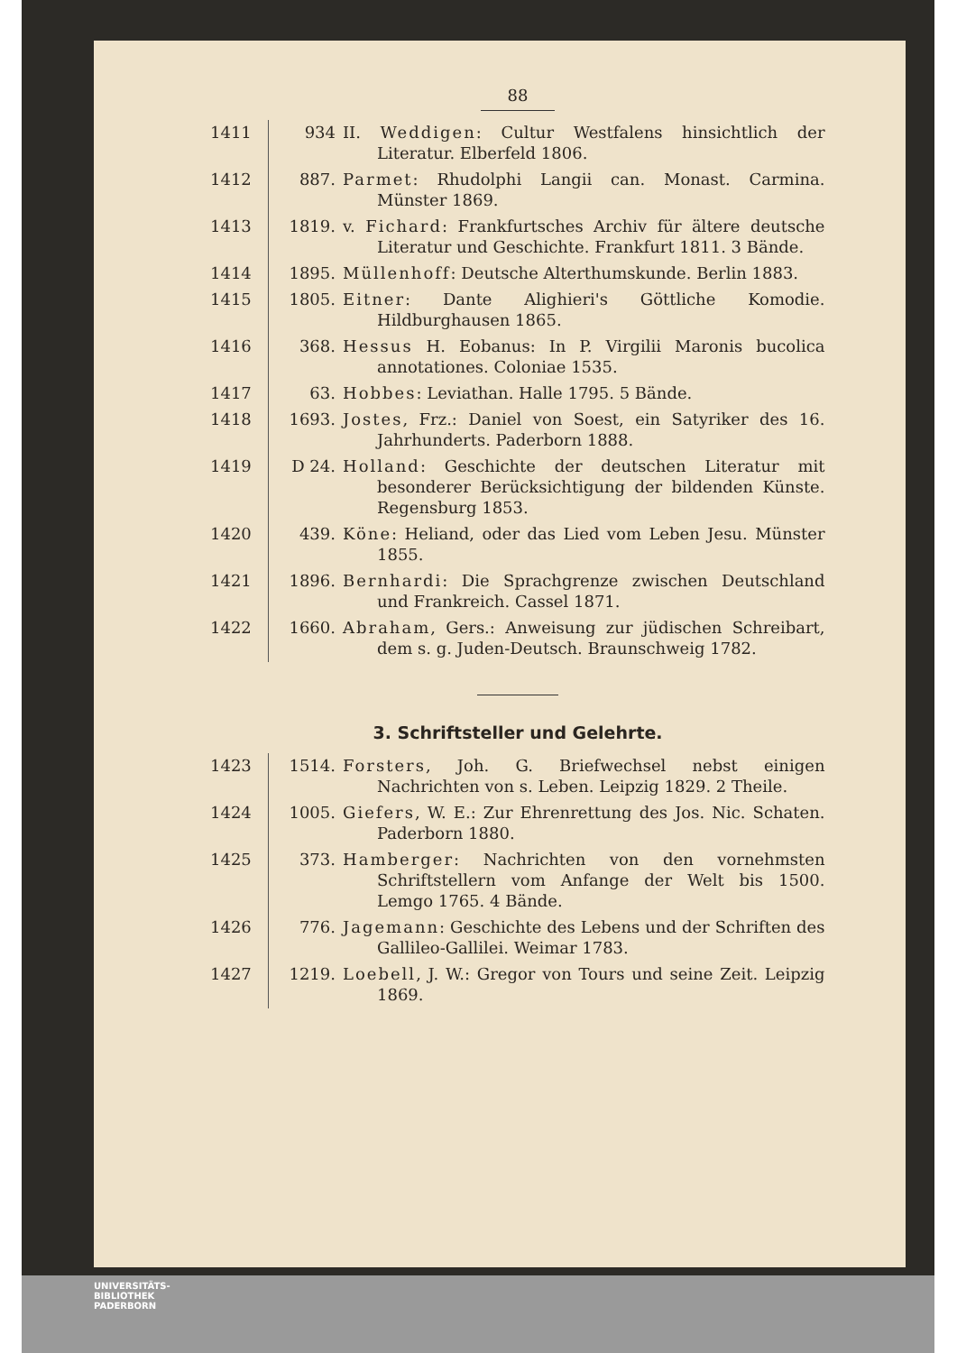88
| 1411 | 934 | II. Weddigen : Cultur Westfalens hinsichtlich der Literatur. Elberfeld 1806. |
| 1412 | 887. | Parmet : Rhudolphi Langii can. Monast. Carmina. Münster 1869. |
| 1413 | 1819. | v. Fichard : Frankfurtsches Archiv für ältere deutsche Literatur und Geschichte. Frankfurt 1811. 3 Bände. |
| 1414 | 1895. | Müllenhoff : Deutsche Alterthumskunde. Berlin 1883. |
| 1415 | 1805. | Eitner : Dante Alighieri's Göttliche Komodie. Hildburghausen 1865. |
| 1416 | 368. | Hessus H. Eobanus: In P. Virgilii Maronis bucolica annotationes. Coloniae 1535. |
| 1417 | 63. | Hobbes : Leviathan. Halle 1795. 5 Bände. |
| 1418 | 1693. | Jostes , Frz.: Daniel von Soest, ein Satyriker des 16. Jahrhunderts. Paderborn 1888. |
| 1419 | D 24. | Holland : Geschichte der deutschen Literatur mit besonderer Berücksichtigung der bildenden Künste. Regensburg 1853. |
| 1420 | 439. | Köne : Heliand, oder das Lied vom Leben Jesu. Münster 1855. |
| 1421 | 1896. | Bernhardi : Die Sprachgrenze zwischen Deutschland und Frankreich. Cassel 1871. |
| 1422 | 1660. | Abraham , Gers.: Anweisung zur jüdischen Schreibart, dem s. g. Juden-Deutsch. Braunschweig 1782. |
3. Schriftsteller und Gelehrte.
| 1423 | 1514. | Forsters , Joh. G. Briefwechsel nebst einigen Nachrichten von s. Leben. Leipzig 1829. 2 Theile. |
| 1424 | 1005. | Giefers , W. E.: Zur Ehrenrettung des Jos. Nic. Schaten. Paderborn 1880. |
| 1425 | 373. | Hamberger : Nachrichten von den vornehmsten Schriftstellern vom Anfange der Welt bis 1500. Lemgo 1765. 4 Bände. |
| 1426 | 776. | Jagemann : Geschichte des Lebens und der Schriften des Gallileo-Gallilei. Weimar 1783. |
| 1427 | 1219. | Loebell , J. W.: Gregor von Tours und seine Zeit. Leipzig 1869. |
UNIVERSITÄTS-
BIBLIOTHEK
PADERBORN